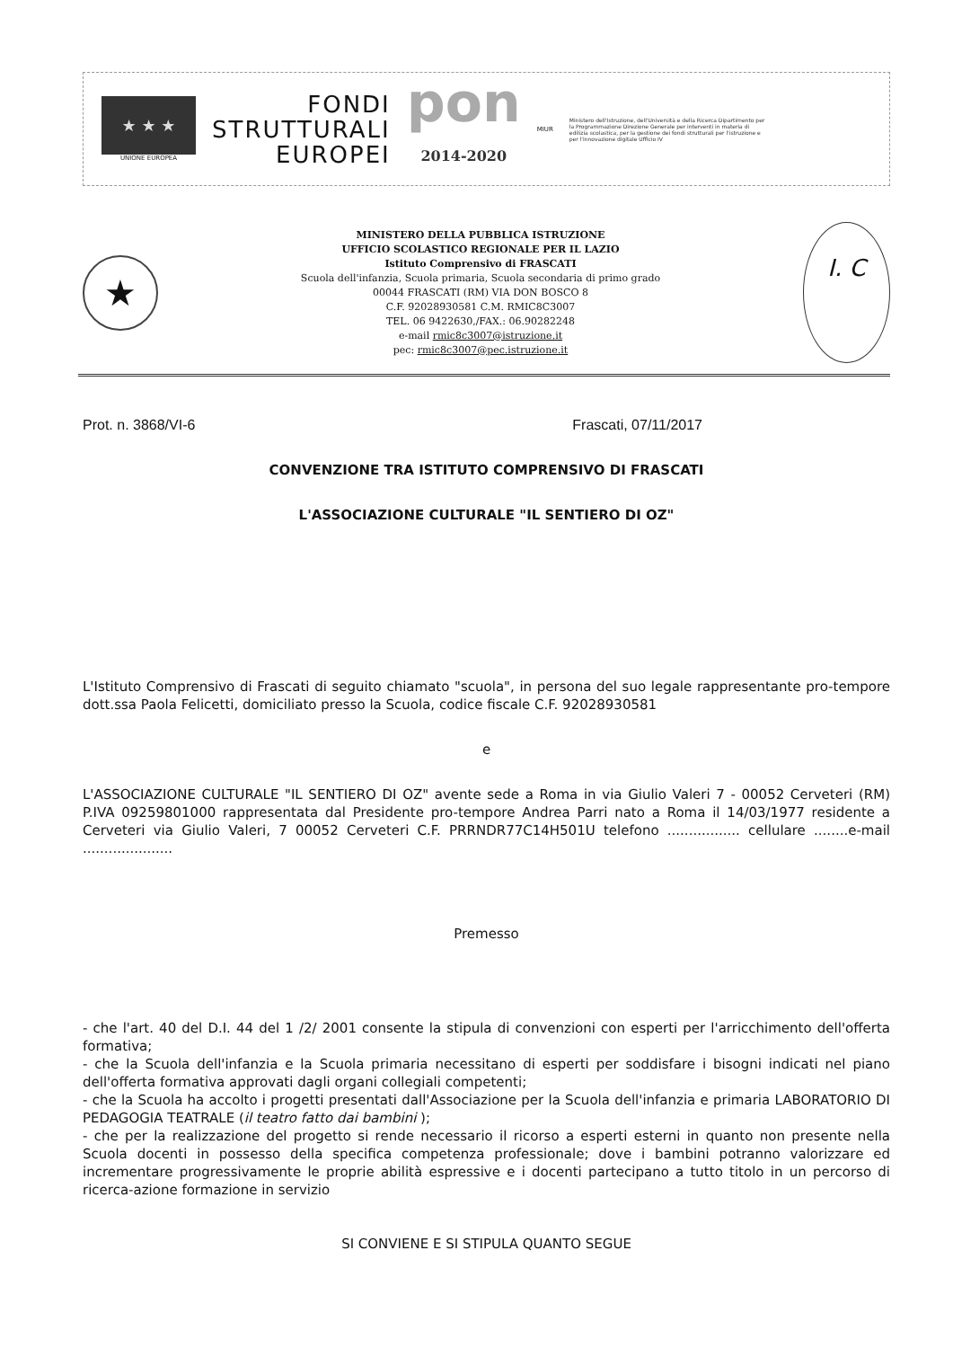★ ★ ★
UNIONE EUROPEA
FONDI
STRUTTURALI
EUROPEI
pon
2014-2020
MIUR
Ministero dell'Istruzione, dell'Università e della Ricerca Dipartimento per la Programmazione Direzione Generale per interventi in materia di edilizia scolastica, per la gestione dei fondi strutturali per l'istruzione e per l'innovazione digitale Ufficio IV
★
MINISTERO DELLA PUBBLICA ISTRUZIONE
UFFICIO SCOLASTICO REGIONALE PER IL LAZIO
Istituto Comprensivo di FRASCATI
Scuola dell'infanzia, Scuola primaria, Scuola secondaria di primo grado
00044 FRASCATI (RM) VIA DON BOSCO 8
C.F. 92028930581 C.M. RMIC8C3007
TEL. 06 9422630,/FAX.: 06.90282248
e-mail rmic8c3007@istruzione.it
pec: rmic8c3007@pec.istruzione.it
I. C
Prot. n. 3868/VI-6 Frascati, 07/11/2017
CONVENZIONE TRA ISTITUTO COMPRENSIVO DI FRASCATI
L'ASSOCIAZIONE CULTURALE "IL SENTIERO DI OZ"
L'Istituto Comprensivo di Frascati di seguito chiamato "scuola", in persona del suo legale rappresentante pro-tempore dott.ssa Paola Felicetti, domiciliato presso la Scuola, codice fiscale C.F. 92028930581
e
L'ASSOCIAZIONE CULTURALE "IL SENTIERO DI OZ" avente sede a Roma in via Giulio Valeri 7 - 00052 Cerveteri (RM) P.IVA 09259801000 rappresentata dal Presidente pro-tempore Andrea Parri nato a Roma il 14/03/1977 residente a Cerveteri via Giulio Valeri, 7 00052 Cerveteri C.F. PRRNDR77C14H501U telefono ................. cellulare ........e-mail .....................
Premesso
- che l'art. 40 del D.I. 44 del 1 /2/ 2001 consente la stipula di convenzioni con esperti per l'arricchimento dell'offerta formativa;
- che la Scuola dell'infanzia e la Scuola primaria necessitano di esperti per soddisfare i bisogni indicati nel piano dell'offerta formativa approvati dagli organi collegiali competenti;
- che la Scuola ha accolto i progetti presentati dall'Associazione per la Scuola dell'infanzia e primaria LABORATORIO DI PEDAGOGIA TEATRALE (il teatro fatto dai bambini );
- che per la realizzazione del progetto si rende necessario il ricorso a esperti esterni in quanto non presente nella Scuola docenti in possesso della specifica competenza professionale; dove i bambini potranno valorizzare ed incrementare progressivamente le proprie abilità espressive e i docenti partecipano a tutto titolo in un percorso di ricerca-azione formazione in servizio
SI CONVIENE E SI STIPULA QUANTO SEGUE